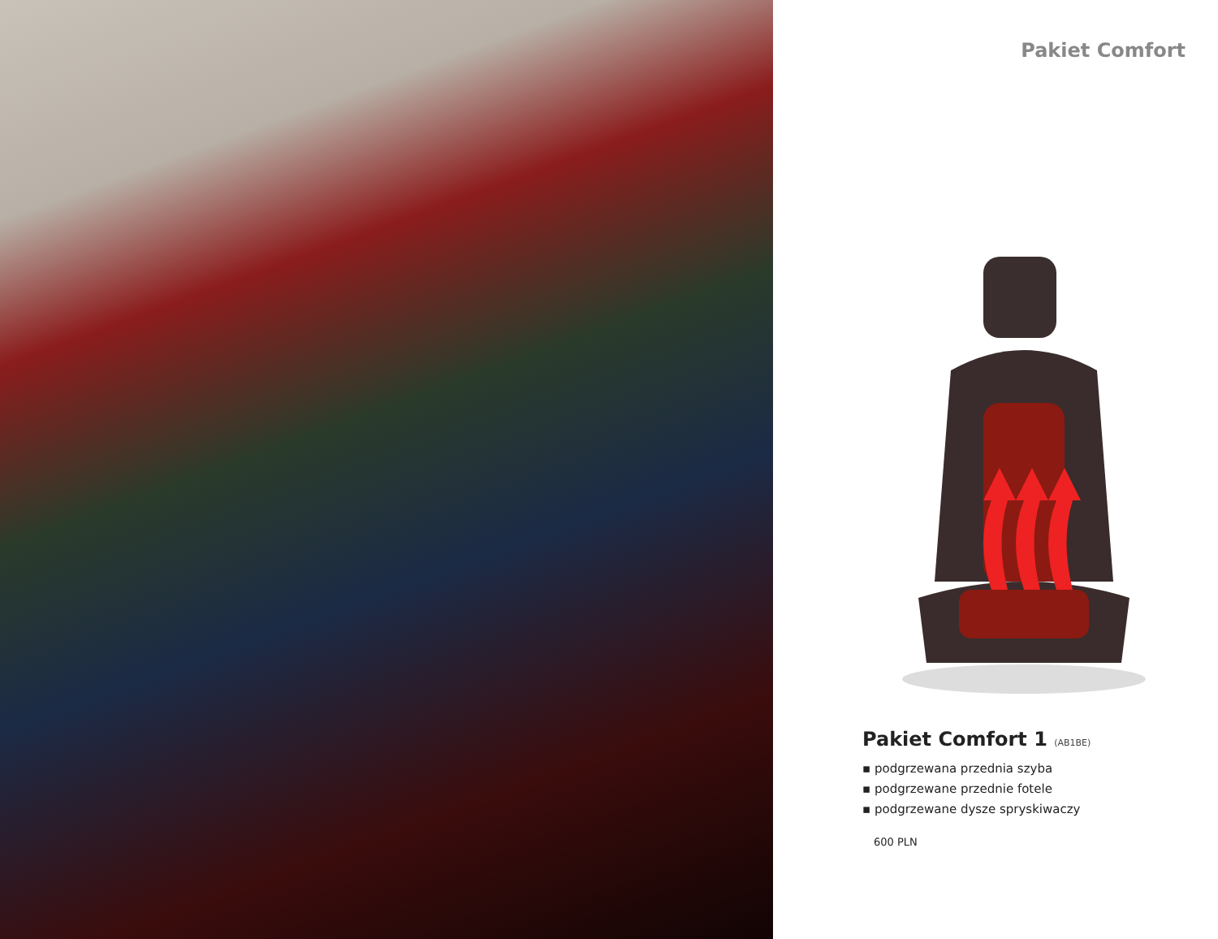Pakiet Comfort
Pakiet Comfort 1 (AB1BE)
▪ podgrzewana przednia szyba
▪ podgrzewane przednie fotele
▪ podgrzewane dysze spryskiwaczy
600 PLN